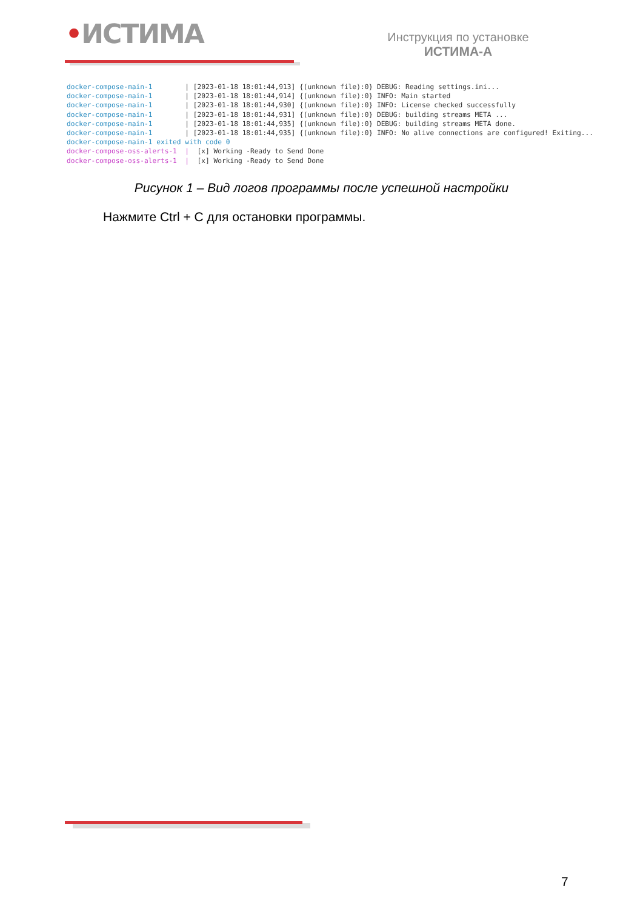•ИСТИМА
Инструкция по установке
ИСТИМА-А
docker-compose-main-1 | [2023-01-18 18:01:44,913] {(unknown file):0} DEBUG: Reading settings.ini... docker-compose-main-1 | [2023-01-18 18:01:44,914] {(unknown file):0} INFO: Main started docker-compose-main-1 | [2023-01-18 18:01:44,930] {(unknown file):0} INFO: License checked successfully docker-compose-main-1 | [2023-01-18 18:01:44,931] {(unknown file):0} DEBUG: building streams META ... docker-compose-main-1 | [2023-01-18 18:01:44,935] {(unknown file):0} DEBUG: building streams META done. docker-compose-main-1 | [2023-01-18 18:01:44,935] {(unknown file):0} INFO: No alive connections are configured! Exiting... docker-compose-main-1 exited with code 0 docker-compose-oss-alerts-1 | [x] Working -Ready to Send Done docker-compose-oss-alerts-1 | [x] Working -Ready to Send Done
Рисунок 1 – Вид логов программы после успешной настройки
Нажмите Ctrl + C для остановки программы.
7